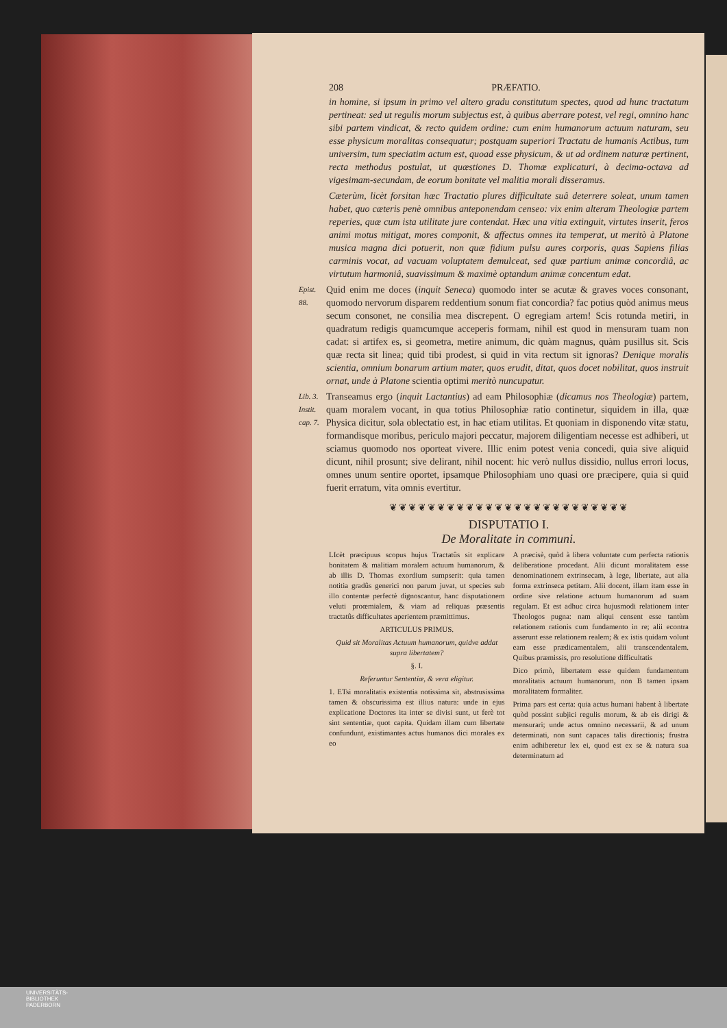208 PRÆFATIO.
in homine, si ipsum in primo vel altero gradu constitutum spectes, quod ad hunc tractatum pertineat: sed ut regulis morum subjectus est, à quibus aberrare potest, vel regi, omnino hanc sibi partem vindicat, & recto quidem ordine: cum enim humanorum actuum naturam, seu esse physicum moralitas consequatur; postquam superiori Tractatu de humanis Actibus, tum universim, tum speciatim actum est, quoad esse physicum, & ut ad ordinem naturæ pertinent, recta methodus postulat, ut quæstiones D. Thomæ explicaturi, à decima-octava ad vigesimam-secundam, de eorum bonitate vel malitia morali disseramus.
Cæterùm, licèt forsitan hæc Tractatio plures difficultate suâ deterrere soleat, unum tamen habet, quo cæteris penè omnibus anteponendam censeo: vix enim alteram Theologiæ partem reperies, quæ cum ista utilitate jure contendat. Hæc una vitia extinguit, virtutes inserit, feros animi motus mitigat, mores componit, & affectus omnes ita temperat, ut meritò à Platone musica magna dici potuerit, non quæ fidium pulsu aures corporis, quas Sapiens filias carminis vocat, ad vacuam voluptatem demulceat, sed quæ partium animæ concordiâ, ac virtutum harmoniâ, suavissimum & maximè optandum animæ concentum edat.
Epist. 88.
Quid enim me doces (inquit Seneca) quomodo inter se acutæ & graves voces consonant, quomodo nervorum disparem reddentium sonum fiat concordia? fac potius quòd animus meus secum consonet, ne consilia mea discrepent. O egregiam artem! Scis rotunda metiri, in quadratum redigis quamcumque acceperis formam, nihil est quod in mensuram tuam non cadat: si artifex es, si geometra, metire animum, dic quàm magnus, quàm pusillus sit. Scis quæ recta sit linea; quid tibi prodest, si quid in vita rectum sit ignoras? Denique moralis scientia, omnium bonarum artium mater, quos erudit, ditat, quos docet nobilitat, quos instruit ornat, unde à Platone scientia optimi meritò nuncupatur.
Lib. 3. Instit. cap. 7.
Transeamus ergo (inquit Lactantius) ad eam Philosophiæ (dicamus nos Theologiæ) partem, quam moralem vocant, in qua totius Philosophiæ ratio continetur, siquidem in illa, quæ Physica dicitur, sola oblectatio est, in hac etiam utilitas. Et quoniam in disponendo vitæ statu, formandisque moribus, periculo majori peccatur, majorem diligentiam necesse est adhiberi, ut sciamus quomodo nos oporteat vivere. Illic enim potest venia concedi, quia sive aliquid dicunt, nihil prosunt; sive delirant, nihil nocent: hic verò nullus dissidio, nullus errori locus, omnes unum sentire oportet, ipsamque Philosophiam uno quasi ore præcipere, quia si quid fuerit erratum, vita omnis evertitur.
❦❦❦❦❦❦❦❦❦❦❦❦❦❦❦❦❦❦❦❦❦❦❦❦❦
DISPUTATIO I.
De Moralitate in communi.
LIcèt præcipuus scopus hujus Tractatûs sit explicare bonitatem & malitiam moralem actuum humanorum, & ab illis D. Thomas exordium sumpserit: quia tamen notitia gradûs generici non parum juvat, ut species sub illo contentæ perfectè dignoscantur, hanc disputationem veluti proœmialem, & viam ad reliquas præsentis tractatûs difficultates aperientem præmittimus.
ARTICULUS PRIMUS.
Quid sit Moralitas Actuum humanorum, quidve addat supra libertatem?
§. I.
Referuntur Sententiæ, & vera eligitur.
1. ETsi moralitatis existentia notissima sit, abstrusissima tamen & obscurissima est illius natura: unde in ejus explicatione Doctores ita inter se divisi sunt, ut ferè tot sint sententiæ, quot capita. Quidam illam cum libertate confundunt, existimantes actus humanos dici morales ex eo
A præcisè, quòd à libera voluntate cum perfecta rationis deliberatione procedant. Alii dicunt moralitatem esse denominationem extrinsecam, à lege, libertate, aut alia forma extrinseca petitam. Alii docent, illam itam esse in ordine sive relatione actuum humanorum ad suam regulam. Et est adhuc circa hujusmodi relationem inter Theologos pugna: nam aliqui censent esse tantùm relationem rationis cum fundamento in re; alii econtra asserunt esse relationem realem; & ex istis quidam volunt eam esse prædicamentalem, alii transcendentalem. Quibus præmissis, pro resolutione difficultatis
Dico primò, libertatem esse quidem fundamentum moralitatis actuum humanorum, non B tamen ipsam moralitatem formaliter.
Prima pars est certa: quia actus humani habent à libertate quòd possint subjici regulis morum, & ab eis dirigi & mensurari; unde actus omnino necessarii, & ad unum determinati, non sunt capaces talis directionis; frustra enim adhiberetur lex ei, quod est ex se & natura sua determinatum ad
UNIVERSITÄTS-
BIBLIOTHEK
PADERBORN